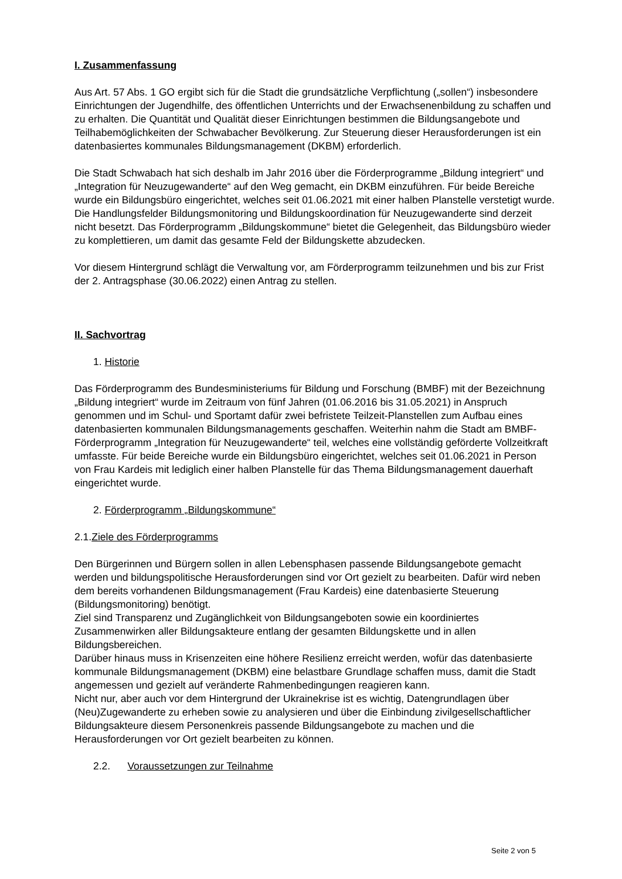I. Zusammenfassung
Aus Art. 57 Abs. 1 GO ergibt sich für die Stadt die grundsätzliche Verpflichtung („sollen“) insbesondere Einrichtungen der Jugendhilfe, des öffentlichen Unterrichts und der Erwachsenenbildung zu schaffen und zu erhalten. Die Quantität und Qualität dieser Einrichtungen bestimmen die Bildungsangebote und Teilhabemöglichkeiten der Schwabacher Bevölkerung. Zur Steuerung dieser Herausforderungen ist ein datenbasiertes kommunales Bildungsmanagement (DKBM) erforderlich.
Die Stadt Schwabach hat sich deshalb im Jahr 2016 über die Förderprogramme „Bildung integriert“ und „Integration für Neuzugewanderte“ auf den Weg gemacht, ein DKBM einzuführen. Für beide Bereiche wurde ein Bildungsbüro eingerichtet, welches seit 01.06.2021 mit einer halben Planstelle verstetigt wurde. Die Handlungsfelder Bildungsmonitoring und Bildungskoordination für Neuzugewanderte sind derzeit nicht besetzt. Das Förderprogramm „Bildungskommune“ bietet die Gelegenheit, das Bildungsbüro wieder zu komplettieren, um damit das gesamte Feld der Bildungskette abzudecken.
Vor diesem Hintergrund schlägt die Verwaltung vor, am Förderprogramm teilzunehmen und bis zur Frist der 2. Antragsphase (30.06.2022) einen Antrag zu stellen.
II. Sachvortrag
1. Historie
Das Förderprogramm des Bundesministeriums für Bildung und Forschung (BMBF) mit der Bezeichnung „Bildung integriert“ wurde im Zeitraum von fünf Jahren (01.06.2016 bis 31.05.2021) in Anspruch genommen und im Schul- und Sportamt dafür zwei befristete Teilzeit-Planstellen zum Aufbau eines datenbasierten kommunalen Bildungsmanagements geschaffen. Weiterhin nahm die Stadt am BMBF-Förderprogramm „Integration für Neuzugewanderte“ teil, welches eine vollständig geförderte Vollzeitkraft umfasste. Für beide Bereiche wurde ein Bildungsbüro eingerichtet, welches seit 01.06.2021 in Person von Frau Kardeis mit lediglich einer halben Planstelle für das Thema Bildungsmanagement dauerhaft eingerichtet wurde.
2. Förderprogramm „Bildungskommune“
2.1.Ziele des Förderprogramms
Den Bürgerinnen und Bürgern sollen in allen Lebensphasen passende Bildungsangebote gemacht werden und bildungspolitische Herausforderungen sind vor Ort gezielt zu bearbeiten. Dafür wird neben dem bereits vorhandenen Bildungsmanagement (Frau Kardeis) eine datenbasierte Steuerung (Bildungsmonitoring) benötigt.
Ziel sind Transparenz und Zugänglichkeit von Bildungsangeboten sowie ein koordiniertes Zusammenwirken aller Bildungsakteure entlang der gesamten Bildungskette und in allen Bildungsbereichen.
Darüber hinaus muss in Krisenzeiten eine höhere Resilienz erreicht werden, wofür das datenbasierte kommunale Bildungsmanagement (DKBM) eine belastbare Grundlage schaffen muss, damit die Stadt angemessen und gezielt auf veränderte Rahmenbedingungen reagieren kann.
Nicht nur, aber auch vor dem Hintergrund der Ukrainekrise ist es wichtig, Datengrundlagen über (Neu)Zugewanderte zu erheben sowie zu analysieren und über die Einbindung zivilgesellschaftlicher Bildungsakteure diesem Personenkreis passende Bildungsangebote zu machen und die Herausforderungen vor Ort gezielt bearbeiten zu können.
2.2. Voraussetzungen zur Teilnahme
Seite 2 von 5